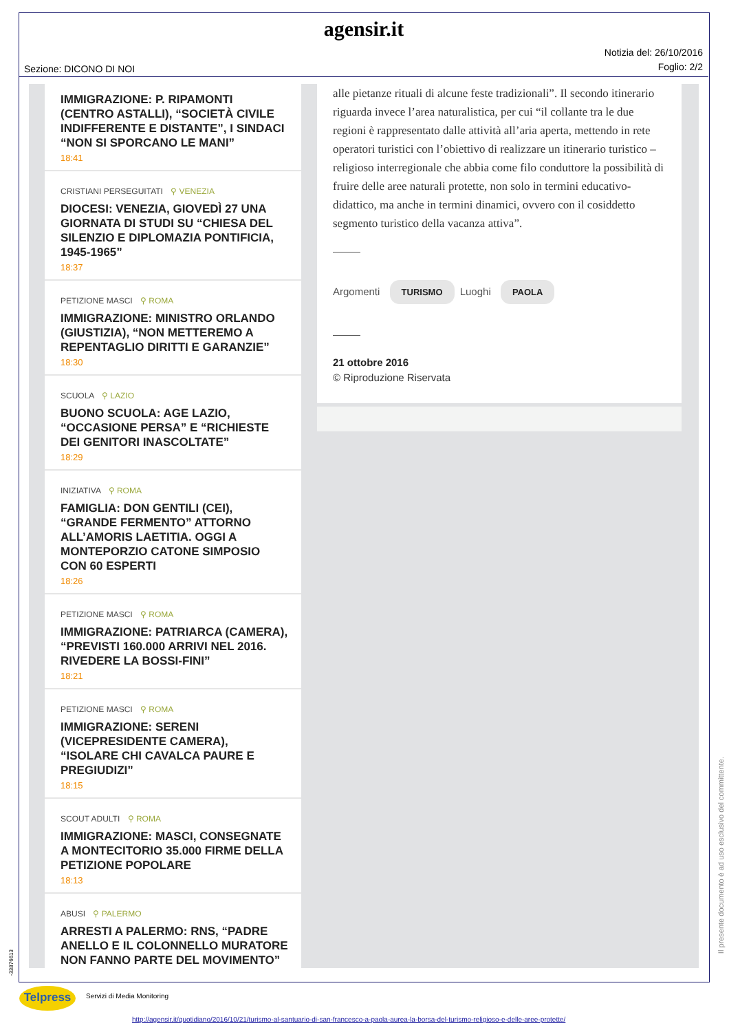agensir.it
Sezione: DICONO DI NOI
Notizia del: 26/10/2016
Foglio: 2/2
IMMIGRAZIONE: P. RIPAMONTI (CENTRO ASTALLI), “SOCIETÀ CIVILE INDIFFERENTE E DISTANTE”, I SINDACI “NON SI SPORCANO LE MANI”
18:41
CRISTIANI PERSEGUITATI ⚲ VENEZIA
DIOCESI: VENEZIA, GIOVEDÌ 27 UNA GIORNATA DI STUDI SU “CHIESA DEL SILENZIO E DIPLOMAZIA PONTIFICIA, 1945-1965”
18:37
PETIZIONE MASCI ⚲ ROMA
IMMIGRAZIONE: MINISTRO ORLANDO (GIUSTIZIA), “NON METTEREMO A REPENTAGLIO DIRITTI E GARANZIE”
18:30
SCUOLA ⚲ LAZIO
BUONO SCUOLA: AGE LAZIO, “OCCASIONE PERSA” E “RICHIESTE DEI GENITORI INASCOLTATE”
18:29
INIZIATIVA ⚲ ROMA
FAMIGLIA: DON GENTILI (CEI), “GRANDE FERMENTO” ATTORNO ALL’AMORIS LAETITIA. OGGI A MONTEPORZIO CATONE SIMPOSIO CON 60 ESPERTI
18:26
PETIZIONE MASCI ⚲ ROMA
IMMIGRAZIONE: PATRIARCA (CAMERA), “PREVISTI 160.000 ARRIVI NEL 2016. RIVEDERE LA BOSSI-FINI”
18:21
PETIZIONE MASCI ⚲ ROMA
IMMIGRAZIONE: SERENI (VICEPRESIDENTE CAMERA), “ISOLARE CHI CAVALCA PAURE E PREGIUDIZI”
18:15
SCOUT ADULTI ⚲ ROMA
IMMIGRAZIONE: MASCI, CONSEGNATE A MONTECITORIO 35.000 FIRME DELLA PETIZIONE POPOLARE
18:13
ABUSI ⚲ PALERMO
ARRESTI A PALERMO: RNS, “PADRE ANELLO E IL COLONNELLO MURATORE NON FANNO PARTE DEL MOVIMENTO”
alle pietanze rituali di alcune feste tradizionali”. Il secondo itinerario riguarda invece l’area naturalistica, per cui “il collante tra le due regioni è rappresentato dalle attività all’aria aperta, mettendo in rete operatori turistici con l’obiettivo di realizzare un itinerario turistico – religioso interregionale che abbia come filo conduttore la possibilità di fruire delle aree naturali protette, non solo in termini educativo-didattico, ma anche in termini dinamici, ovvero con il cosiddetto segmento turistico della vacanza attiva”.
Argomenti TURISMO Luoghi PAOLA
21 ottobre 2016
© Riproduzione Riservata
Il presente documento è ad uso esclusivo del committente.
-33876613
Telpress Servizi di Media Monitoring
http://agensir.it/quotidiano/2016/10/21/turismo-al-santuario-di-san-francesco-a-paola-aurea-la-borsa-del-turismo-religioso-e-delle-aree-protette/